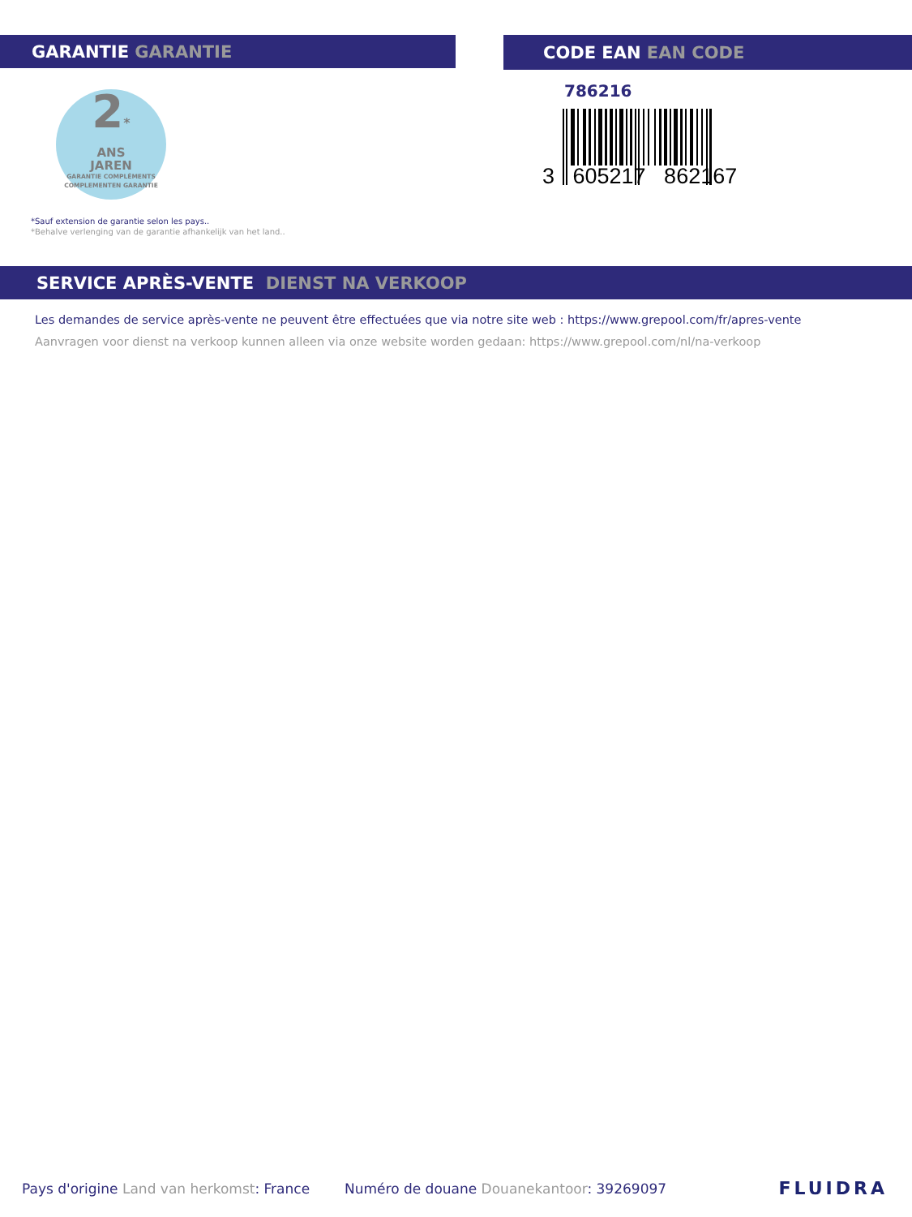GARANTIE GARANTIE
2*
ANS
JAREN
GARANTIE COMPLÉMENTS
COMPLEMENTEN GARANTIE
*Sauf extension de garantie selon les pays..
*Behalve verlenging van de garantie afhankelijk van het land..
CODE EAN EAN CODE
786216
3 605217 862167
SERVICE APRÈS-VENTE DIENST NA VERKOOP
Les demandes de service après-vente ne peuvent être effectuées que via notre site web : https://www.grepool.com/fr/apres-vente
Aanvragen voor dienst na verkoop kunnen alleen via onze website worden gedaan: https://www.grepool.com/nl/na-verkoop
Pays d'origine Land van herkomst: France
Numéro de douane Douanekantoor: 39269097
FLUIDRA